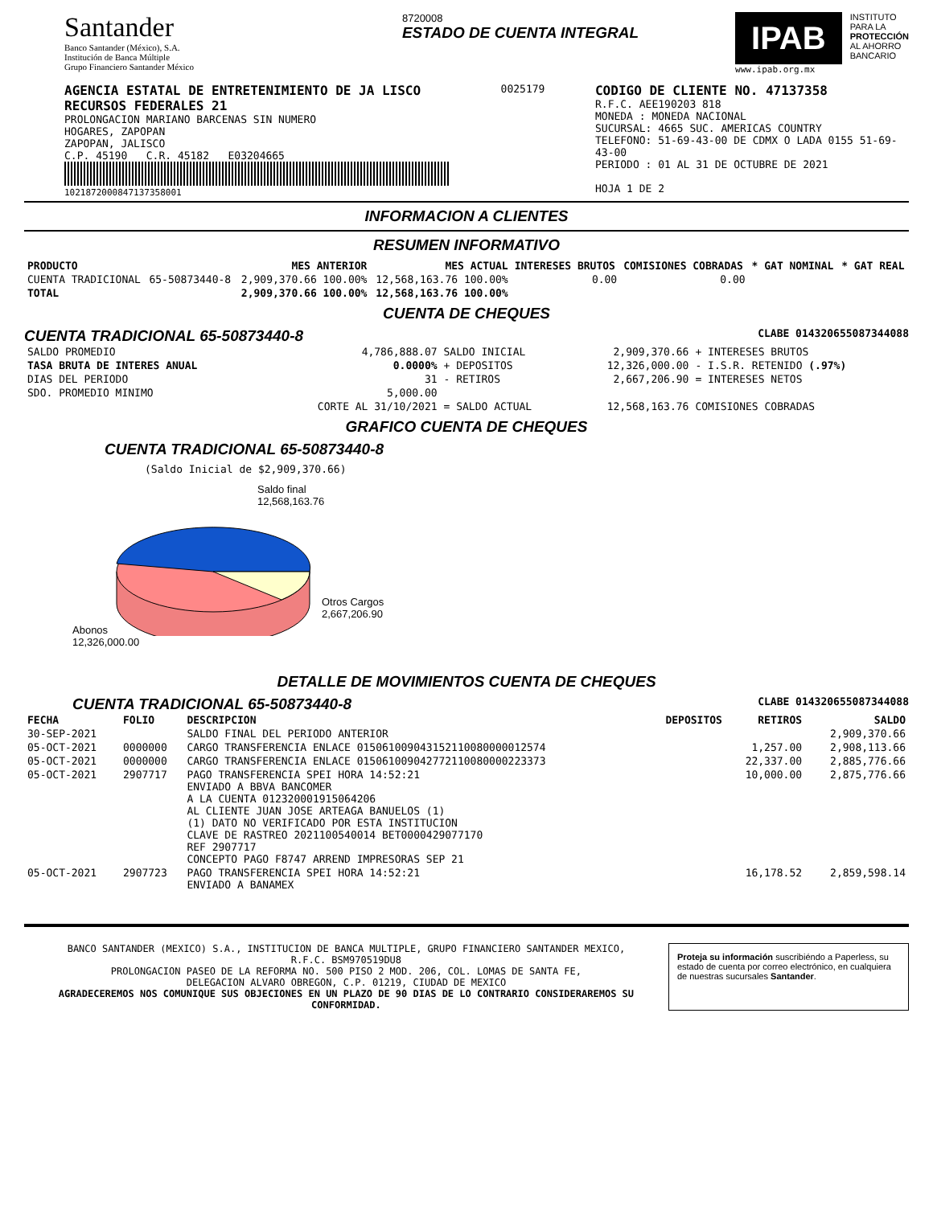Santander
Banco Santander (México), S.A.
Institución de Banca Múltiple
Grupo Financiero Santander México
8720008
ESTADO DE CUENTA INTEGRAL
IPAB
www.ipab.org.mx
INSTITUTO
PARA LA
PROTECCIÓN
AL AHORRO
BANCARIO
AGENCIA ESTATAL DE ENTRETENIMIENTO DE JA LISCO
RECURSOS FEDERALES 21
PROLONGACION MARIANO BARCENAS SIN NUMERO
HOGARES, ZAPOPAN
ZAPOPAN, JALISCO
C.P. 45190 C.R. 45182 E03204665
1021872000847137358001
0025179
CODIGO DE CLIENTE NO. 47137358
R.F.C. AEE190203 818
MONEDA : MONEDA NACIONAL
SUCURSAL: 4665 SUC. AMERICAS COUNTRY
TELEFONO: 51-69-43-00 DE CDMX O LADA 0155 51-69-43-00
PERIODO : 01 AL 31 DE OCTUBRE DE 2021
HOJA 1 DE 2
INFORMACION A CLIENTES
RESUMEN INFORMATIVO
| PRODUCTO | | MES ANTERIOR | MES ACTUAL | INTERESES BRUTOS | COMISIONES COBRADAS | * GAT NOMINAL | * GAT REAL |
| --- | --- | --- | --- | --- | --- | --- | --- |
| CUENTA TRADICIONAL | 65-50873440-8 | 2,909,370.66 100.00% | 12,568,163.76 100.00% | 0.00 | 0.00 | | |
| TOTAL | | 2,909,370.66 100.00% | 12,568,163.76 100.00% | | | | |
CUENTA DE CHEQUES
CUENTA TRADICIONAL 65-50873440-8 CLABE 014320655087344088
| SALDO PROMEDIO | 4,786,888.07 | SALDO INICIAL | 2,909,370.66 | + INTERESES BRUTOS |
| TASA BRUTA DE INTERES ANUAL | 0.0000% | + DEPOSITOS | 12,326,000.00 | - I.S.R. RETENIDO (.97%) |
| DIAS DEL PERIODO | 31 | - RETIROS | 2,667,206.90 | = INTERESES NETOS |
| SDO. PROMEDIO MINIMO | 5,000.00 | | | |
| | CORTE AL 31/10/2021 | = SALDO ACTUAL | 12,568,163.76 | COMISIONES COBRADAS |
GRAFICO CUENTA DE CHEQUES
CUENTA TRADICIONAL 65-50873440-8
(Saldo Inicial de $2,909,370.66)
Saldo final
12,568,163.76
Otros Cargos
2,667,206.90
Abonos
12,326,000.00
DETALLE DE MOVIMIENTOS CUENTA DE CHEQUES
CUENTA TRADICIONAL 65-50873440-8 CLABE 014320655087344088
| FECHA | FOLIO | DESCRIPCION | DEPOSITOS | RETIROS | SALDO |
| --- | --- | --- | --- | --- | --- |
| 30-SEP-2021 | | SALDO FINAL DEL PERIODO ANTERIOR | | | 2,909,370.66 |
| 05-OCT-2021 | 0000000 | CARGO TRANSFERENCIA ENLACE 015061009043152110080000012574 | | 1,257.00 | 2,908,113.66 |
| 05-OCT-2021 | 0000000 | CARGO TRANSFERENCIA ENLACE 015061009042772110080000223373 | | 22,337.00 | 2,885,776.66 |
| 05-OCT-2021 | 2907717 | PAGO TRANSFERENCIA SPEI HORA 14:52:21 ENVIADO A BBVA BANCOMER A LA CUENTA 012320001915064206 AL CLIENTE JUAN JOSE ARTEAGA BANUELOS (1) (1) DATO NO VERIFICADO POR ESTA INSTITUCION CLAVE DE RASTREO 2021100540014 BET0000429077170 REF 2907717 CONCEPTO PAGO F8747 ARREND IMPRESORAS SEP 21 | | 10,000.00 | 2,875,776.66 |
| 05-OCT-2021 | 2907723 | PAGO TRANSFERENCIA SPEI HORA 14:52:21 ENVIADO A BANAMEX | | 16,178.52 | 2,859,598.14 |
BANCO SANTANDER (MEXICO) S.A., INSTITUCION DE BANCA MULTIPLE, GRUPO FINANCIERO SANTANDER MEXICO,
R.F.C. BSM970519DU8
PROLONGACION PASEO DE LA REFORMA NO. 500 PISO 2 MOD. 206, COL. LOMAS DE SANTA FE,
DELEGACION ALVARO OBREGON, C.P. 01219, CIUDAD DE MEXICO
AGRADECEREMOS NOS COMUNIQUE SUS OBJECIONES EN UN PLAZO DE 90 DIAS DE LO CONTRARIO CONSIDERAREMOS SU CONFORMIDAD.
Proteja su información suscribiéndo a Paperless, su estado de cuenta por correo electrónico, en cualquiera de nuestras sucursales Santander.